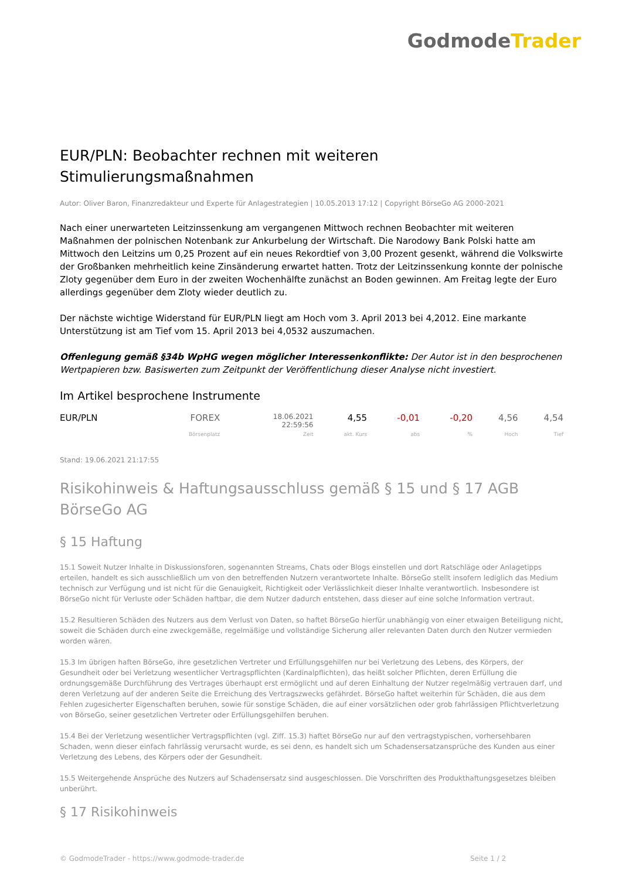Godmode Trader
EUR/PLN: Beobachter rechnen mit weiteren Stimulierungsmaßnahmen
Autor: Oliver Baron, Finanzredakteur und Experte für Anlagestrategien | 10.05.2013 17:12 | Copyright BörseGo AG 2000-2021
Nach einer unerwarteten Leitzinssenkung am vergangenen Mittwoch rechnen Beobachter mit weiteren Maßnahmen der polnischen Notenbank zur Ankurbelung der Wirtschaft. Die Narodowy Bank Polski hatte am Mittwoch den Leitzins um 0,25 Prozent auf ein neues Rekordtief von 3,00 Prozent gesenkt, während die Volkswirte der Großbanken mehrheitlich keine Zinsänderung erwartet hatten. Trotz der Leitzinssenkung konnte der polnische Zloty gegenüber dem Euro in der zweiten Wochenhälfte zunächst an Boden gewinnen. Am Freitag legte der Euro allerdings gegenüber dem Zloty wieder deutlich zu.
Der nächste wichtige Widerstand für EUR/PLN liegt am Hoch vom 3. April 2013 bei 4,2012. Eine markante Unterstützung ist am Tief vom 15. April 2013 bei 4,0532 auszumachen.
Offenlegung gemäß §34b WpHG wegen möglicher Interessenkonflikte: Der Autor ist in den besprochenen Wertpapieren bzw. Basiswerten zum Zeitpunkt der Veröffentlichung dieser Analyse nicht investiert.
Im Artikel besprochene Instrumente
| EUR/PLN | FOREX | 18.06.2021 22:59:56 | 4,55 | -0,01 | -0,20 | 4,56 | 4,54 |
| | Börsenplatz | Zeit | akt. Kurs | abs | % | Hoch | Tief |
Stand: 19.06.2021 21:17:55
Risikohinweis & Haftungsausschluss gemäß § 15 und § 17 AGB BörseGo AG
§ 15 Haftung
15.1 Soweit Nutzer Inhalte in Diskussionsforen, sogenannten Streams, Chats oder Blogs einstellen und dort Ratschläge oder Anlagetipps erteilen, handelt es sich ausschließlich um von den betreffenden Nutzern verantwortete Inhalte. BörseGo stellt insofern lediglich das Medium technisch zur Verfügung und ist nicht für die Genauigkeit, Richtigkeit oder Verlässlichkeit dieser Inhalte verantwortlich. Insbesondere ist BörseGo nicht für Verluste oder Schäden haftbar, die dem Nutzer dadurch entstehen, dass dieser auf eine solche Information vertraut.
15.2 Resultieren Schäden des Nutzers aus dem Verlust von Daten, so haftet BörseGo hierfür unabhängig von einer etwaigen Beteiligung nicht, soweit die Schäden durch eine zweckgemäße, regelmäßige und vollständige Sicherung aller relevanten Daten durch den Nutzer vermieden worden wären.
15.3 Im übrigen haften BörseGo, ihre gesetzlichen Vertreter und Erfüllungsgehilfen nur bei Verletzung des Lebens, des Körpers, der Gesundheit oder bei Verletzung wesentlicher Vertragspflichten (Kardinalpflichten), das heißt solcher Pflichten, deren Erfüllung die ordnungsgemäße Durchführung des Vertrages überhaupt erst ermöglicht und auf deren Einhaltung der Nutzer regelmäßig vertrauen darf, und deren Verletzung auf der anderen Seite die Erreichung des Vertragszwecks gefährdet. BörseGo haftet weiterhin für Schäden, die aus dem Fehlen zugesicherter Eigenschaften beruhen, sowie für sonstige Schäden, die auf einer vorsätzlichen oder grob fahrlässigen Pflichtverletzung von BörseGo, seiner gesetzlichen Vertreter oder Erfüllungsgehilfen beruhen.
15.4 Bei der Verletzung wesentlicher Vertragspflichten (vgl. Ziff. 15.3) haftet BörseGo nur auf den vertragstypischen, vorhersehbaren Schaden, wenn dieser einfach fahrlässig verursacht wurde, es sei denn, es handelt sich um Schadensersatzansprüche des Kunden aus einer Verletzung des Lebens, des Körpers oder der Gesundheit.
15.5 Weitergehende Ansprüche des Nutzers auf Schadensersatz sind ausgeschlossen. Die Vorschriften des Produkthaftungsgesetzes bleiben unberührt.
§ 17 Risikohinweis
© GodmodeTrader - https://www.godmode-trader.de Seite 1 / 2